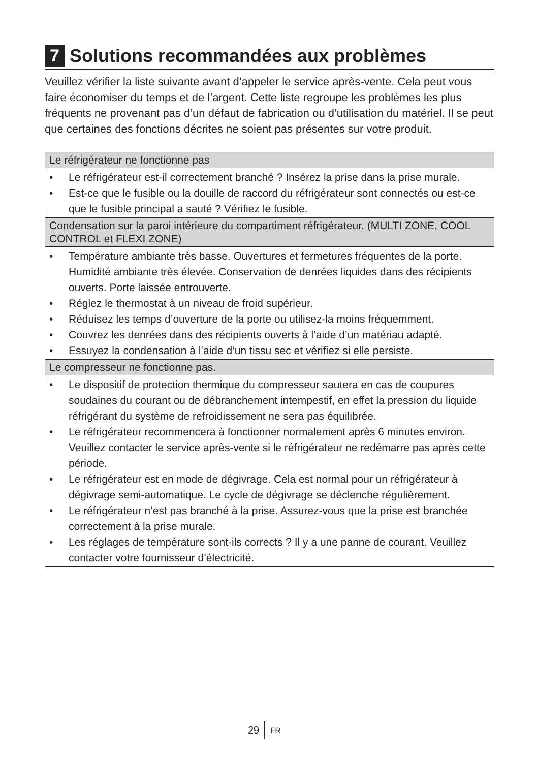7 Solutions recommandées aux problèmes
Veuillez vérifier la liste suivante avant d’appeler le service après-vente. Cela peut vous faire économiser du temps et de l’argent. Cette liste regroupe les problèmes les plus fréquents ne provenant pas d’un défaut de fabrication ou d’utilisation du matériel. Il se peut que certaines des fonctions décrites ne soient pas présentes sur votre produit.
| Le réfrigérateur ne fonctionne pas |
| • Le réfrigérateur est-il correctement branché ? Insérez la prise dans la prise murale. • Est-ce que le fusible ou la douille de raccord du réfrigérateur sont connectés ou est-ce que le fusible principal a sauté ? Vérifiez le fusible. |
| Condensation sur la paroi intérieure du compartiment réfrigérateur. (MULTI ZONE, COOL CONTROL et FLEXI ZONE) |
| • Température ambiante très basse. Ouvertures et fermetures fréquentes de la porte. Humidité ambiante très élevée. Conservation de denrées liquides dans des récipients ouverts. Porte laissée entrouverte. • Réglez le thermostat à un niveau de froid supérieur. • Réduisez les temps d’ouverture de la porte ou utilisez-la moins fréquemment. • Couvrez les denrées dans des récipients ouverts à l’aide d’un matériau adapté. • Essuyez la condensation à l’aide d’un tissu sec et vérifiez si elle persiste. |
| Le compresseur ne fonctionne pas. |
| • Le dispositif de protection thermique du compresseur sautera en cas de coupures soudaines du courant ou de débranchement intempestif, en effet la pression du liquide réfrigérant du système de refroidissement ne sera pas équilibrée. • Le réfrigérateur recommencera à fonctionner normalement après 6 minutes environ. Veuillez contacter le service après-vente si le réfrigérateur ne redémarre pas après cette période. • Le réfrigérateur est en mode de dégivrage. Cela est normal pour un réfrigérateur à dégivrage semi-automatique. Le cycle de dégivrage se déclenche régulièrement. • Le réfrigérateur n’est pas branché à la prise. Assurez-vous que la prise est branchée correctement à la prise murale. • Les réglages de température sont-ils corrects ? Il y a une panne de courant. Veuillez contacter votre fournisseur d’électricité. |
29 FR